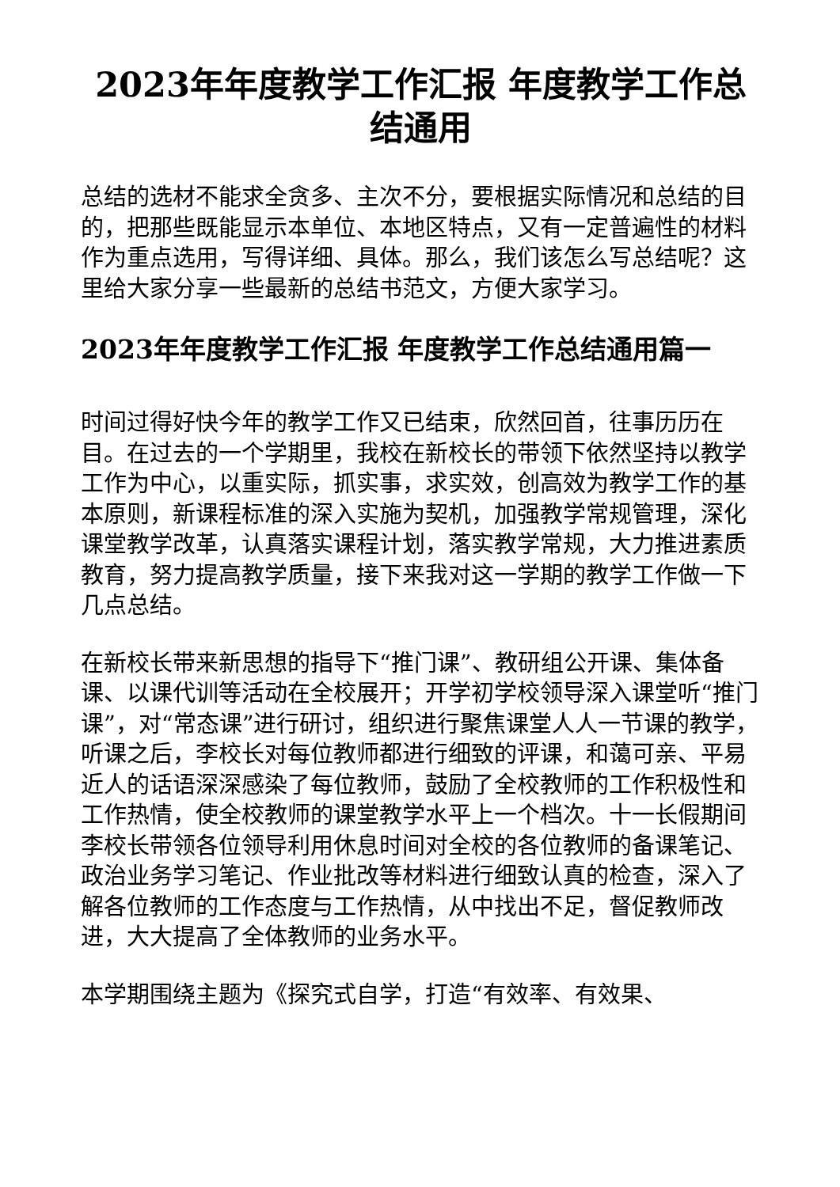2023年年度教学工作汇报 年度教学工作总结通用
总结的选材不能求全贪多、主次不分，要根据实际情况和总结的目的，把那些既能显示本单位、本地区特点，又有一定普遍性的材料作为重点选用，写得详细、具体。那么，我们该怎么写总结呢？这里给大家分享一些最新的总结书范文，方便大家学习。
2023年年度教学工作汇报 年度教学工作总结通用篇一
时间过得好快今年的教学工作又已结束，欣然回首，往事历历在目。在过去的一个学期里，我校在新校长的带领下依然坚持以教学工作为中心，以重实际，抓实事，求实效，创高效为教学工作的基本原则，新课程标准的深入实施为契机，加强教学常规管理，深化课堂教学改革，认真落实课程计划，落实教学常规，大力推进素质教育，努力提高教学质量，接下来我对这一学期的教学工作做一下几点总结。
在新校长带来新思想的指导下“推门课”、教研组公开课、集体备课、以课代训等活动在全校展开；开学初学校领导深入课堂听“推门课”，对“常态课”进行研讨，组织进行聚焦课堂人人一节课的教学，听课之后，李校长对每位教师都进行细致的评课，和蔼可亲、平易近人的话语深深感染了每位教师，鼓励了全校教师的工作积极性和工作热情，使全校教师的课堂教学水平上一个档次。十一长假期间李校长带领各位领导利用休息时间对全校的各位教师的备课笔记、政治业务学习笔记、作业批改等材料进行细致认真的检查，深入了解各位教师的工作态度与工作热情，从中找出不足，督促教师改进，大大提高了全体教师的业务水平。
本学期围绕主题为《探究式自学，打造“有效率、有效果、